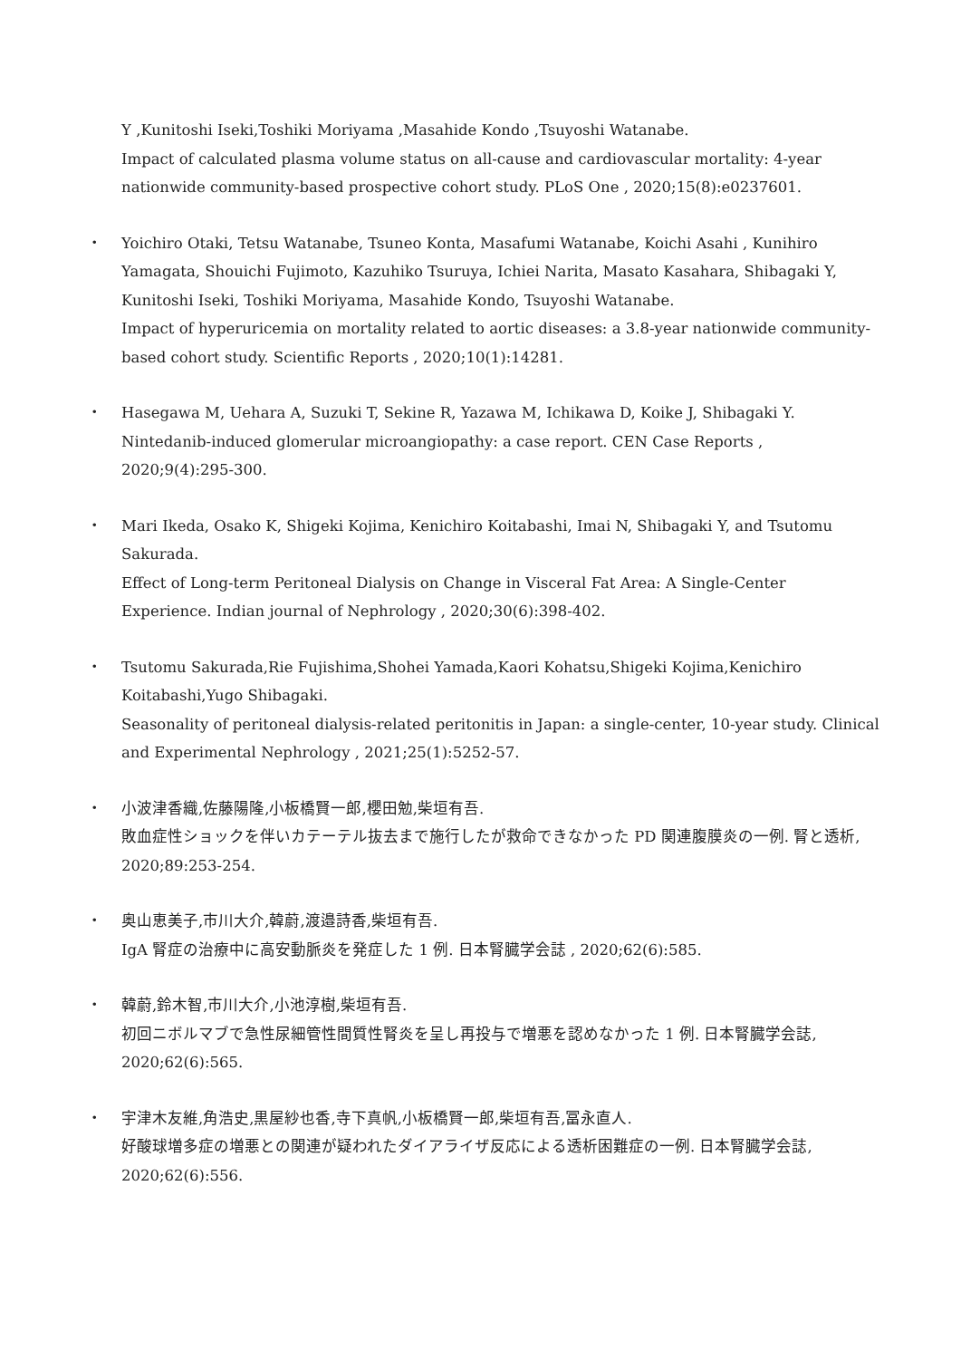Y ,Kunitoshi Iseki,Toshiki Moriyama ,Masahide Kondo ,Tsuyoshi Watanabe.
Impact of calculated plasma volume status on all-cause and cardiovascular mortality: 4-year nationwide community-based prospective cohort study. PLoS One , 2020;15(8):e0237601.
・
Yoichiro Otaki, Tetsu Watanabe, Tsuneo Konta, Masafumi Watanabe, Koichi Asahi , Kunihiro Yamagata, Shouichi Fujimoto, Kazuhiko Tsuruya, Ichiei Narita, Masato Kasahara, Shibagaki Y, Kunitoshi Iseki, Toshiki Moriyama, Masahide Kondo, Tsuyoshi Watanabe.
Impact of hyperuricemia on mortality related to aortic diseases: a 3.8-year nationwide community-based cohort study. Scientific Reports , 2020;10(1):14281.
・
Hasegawa M, Uehara A, Suzuki T, Sekine R, Yazawa M, Ichikawa D, Koike J, Shibagaki Y.
Nintedanib-induced glomerular microangiopathy: a case report. CEN Case Reports , 2020;9(4):295-300.
・
Mari Ikeda, Osako K, Shigeki Kojima, Kenichiro Koitabashi, Imai N, Shibagaki Y, and Tsutomu Sakurada.
Effect of Long-term Peritoneal Dialysis on Change in Visceral Fat Area: A Single-Center Experience. Indian journal of Nephrology , 2020;30(6):398-402.
・
Tsutomu Sakurada,Rie Fujishima,Shohei Yamada,Kaori Kohatsu,Shigeki Kojima,Kenichiro Koitabashi,Yugo Shibagaki.
Seasonality of peritoneal dialysis-related peritonitis in Japan: a single-center, 10-year study. Clinical and Experimental Nephrology , 2021;25(1):5252-57.
・
小波津香織,佐藤陽隆,小板橋賢一郎,櫻田勉,柴垣有吾.
敗血症性ショックを伴いカテーテル抜去まで施行したが救命できなかった PD 関連腹膜炎の一例. 腎と透析, 2020;89:253-254.
・
奥山恵美子,市川大介,韓蔚,渡邉詩香,柴垣有吾.
IgA 腎症の治療中に高安動脈炎を発症した 1 例. 日本腎臓学会誌 , 2020;62(6):585.
・
韓蔚,鈴木智,市川大介,小池淳樹,柴垣有吾.
初回ニボルマブで急性尿細管性間質性腎炎を呈し再投与で増悪を認めなかった 1 例. 日本腎臓学会誌, 2020;62(6):565.
・
宇津木友維,角浩史,黒屋紗也香,寺下真帆,小板橋賢一郎,柴垣有吾,冨永直人.
好酸球増多症の増悪との関連が疑われたダイアライザ反応による透析困難症の一例. 日本腎臓学会誌, 2020;62(6):556.